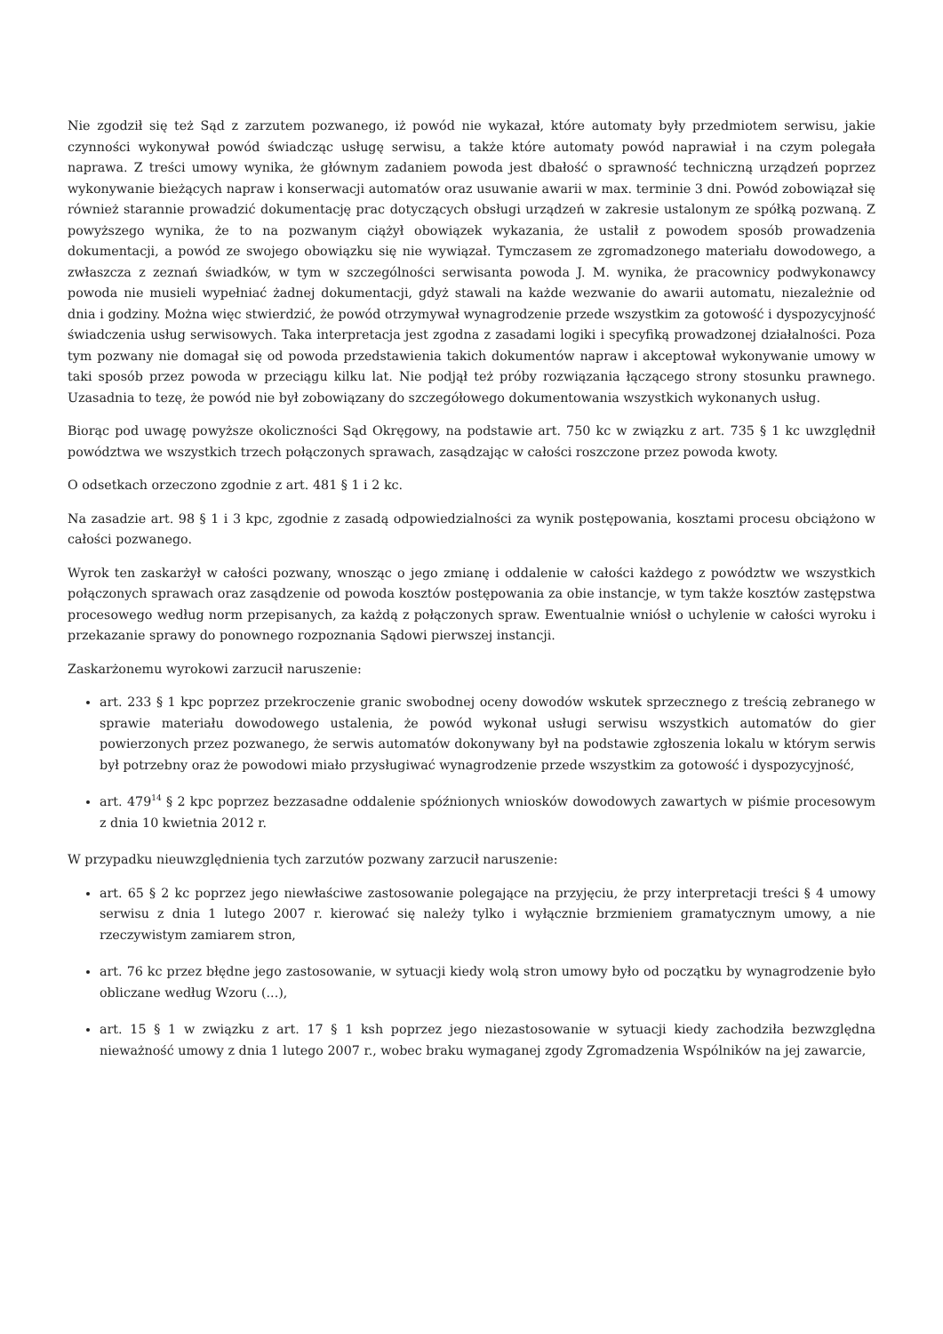Nie zgodził się też Sąd z zarzutem pozwanego, iż powód nie wykazał, które automaty były przedmiotem serwisu, jakie czynności wykonywał powód świadcząc usługę serwisu, a także które automaty powód naprawiał i na czym polegała naprawa. Z treści umowy wynika, że głównym zadaniem powoda jest dbałość o sprawność techniczną urządzeń poprzez wykonywanie bieżących napraw i konserwacji automatów oraz usuwanie awarii w max. terminie 3 dni. Powód zobowiązał się również starannie prowadzić dokumentację prac dotyczących obsługi urządzeń w zakresie ustalonym ze spółką pozwaną. Z powyższego wynika, że to na pozwanym ciążył obowiązek wykazania, że ustalił z powodem sposób prowadzenia dokumentacji, a powód ze swojego obowiązku się nie wywiązał. Tymczasem ze zgromadzonego materiału dowodowego, a zwłaszcza z zeznań świadków, w tym w szczególności serwisanta powoda J. M. wynika, że pracownicy podwykonawcy powoda nie musieli wypełniać żadnej dokumentacji, gdyż stawali na każde wezwanie do awarii automatu, niezależnie od dnia i godziny. Można więc stwierdzić, że powód otrzymywał wynagrodzenie przede wszystkim za gotowość i dyspozycyjność świadczenia usług serwisowych. Taka interpretacja jest zgodna z zasadami logiki i specyfiką prowadzonej działalności. Poza tym pozwany nie domagał się od powoda przedstawienia takich dokumentów napraw i akceptował wykonywanie umowy w taki sposób przez powoda w przeciągu kilku lat. Nie podjął też próby rozwiązania łączącego strony stosunku prawnego. Uzasadnia to tezę, że powód nie był zobowiązany do szczegółowego dokumentowania wszystkich wykonanych usług.
Biorąc pod uwagę powyższe okoliczności Sąd Okręgowy, na podstawie art. 750 kc w związku z art. 735 § 1 kc uwzględnił powództwa we wszystkich trzech połączonych sprawach, zasądzając w całości roszczone przez powoda kwoty.
O odsetkach orzeczono zgodnie z art. 481 § 1 i 2 kc.
Na zasadzie art. 98 § 1 i 3 kpc, zgodnie z zasadą odpowiedzialności za wynik postępowania, kosztami procesu obciążono w całości pozwanego.
Wyrok ten zaskarżył w całości pozwany, wnosząc o jego zmianę i oddalenie w całości każdego z powództw we wszystkich połączonych sprawach oraz zasądzenie od powoda kosztów postępowania za obie instancje, w tym także kosztów zastępstwa procesowego według norm przepisanych, za każdą z połączonych spraw. Ewentualnie wniósł o uchylenie w całości wyroku i przekazanie sprawy do ponownego rozpoznania Sądowi pierwszej instancji.
Zaskarżonemu wyrokowi zarzucił naruszenie:
art. 233 § 1 kpc poprzez przekroczenie granic swobodnej oceny dowodów wskutek sprzecznego z treścią zebranego w sprawie materiału dowodowego ustalenia, że powód wykonał usługi serwisu wszystkich automatów do gier powierzonych przez pozwanego, że serwis automatów dokonywany był na podstawie zgłoszenia lokalu w którym serwis był potrzebny oraz że powodowi miało przysługiwać wynagrodzenie przede wszystkim za gotowość i dyspozycyjność,
art. 479<sup>14</sup> § 2 kpc poprzez bezzasadne oddalenie spóźnionych wniosków dowodowych zawartych w piśmie procesowym z dnia 10 kwietnia 2012 r.
W przypadku nieuwzględnienia tych zarzutów pozwany zarzucił naruszenie:
art. 65 § 2 kc poprzez jego niewłaściwe zastosowanie polegające na przyjęciu, że przy interpretacji treści § 4 umowy serwisu z dnia 1 lutego 2007 r. kierować się należy tylko i wyłącznie brzmieniem gramatycznym umowy, a nie rzeczywistym zamiarem stron,
art. 76 kc przez błędne jego zastosowanie, w sytuacji kiedy wolą stron umowy było od początku by wynagrodzenie było obliczane według Wzoru (...),
art. 15 § 1 w związku z art. 17 § 1 ksh poprzez jego niezastosowanie w sytuacji kiedy zachodziła bezwzględna nieważność umowy z dnia 1 lutego 2007 r., wobec braku wymaganej zgody Zgromadzenia Wspólników na jej zawarcie,